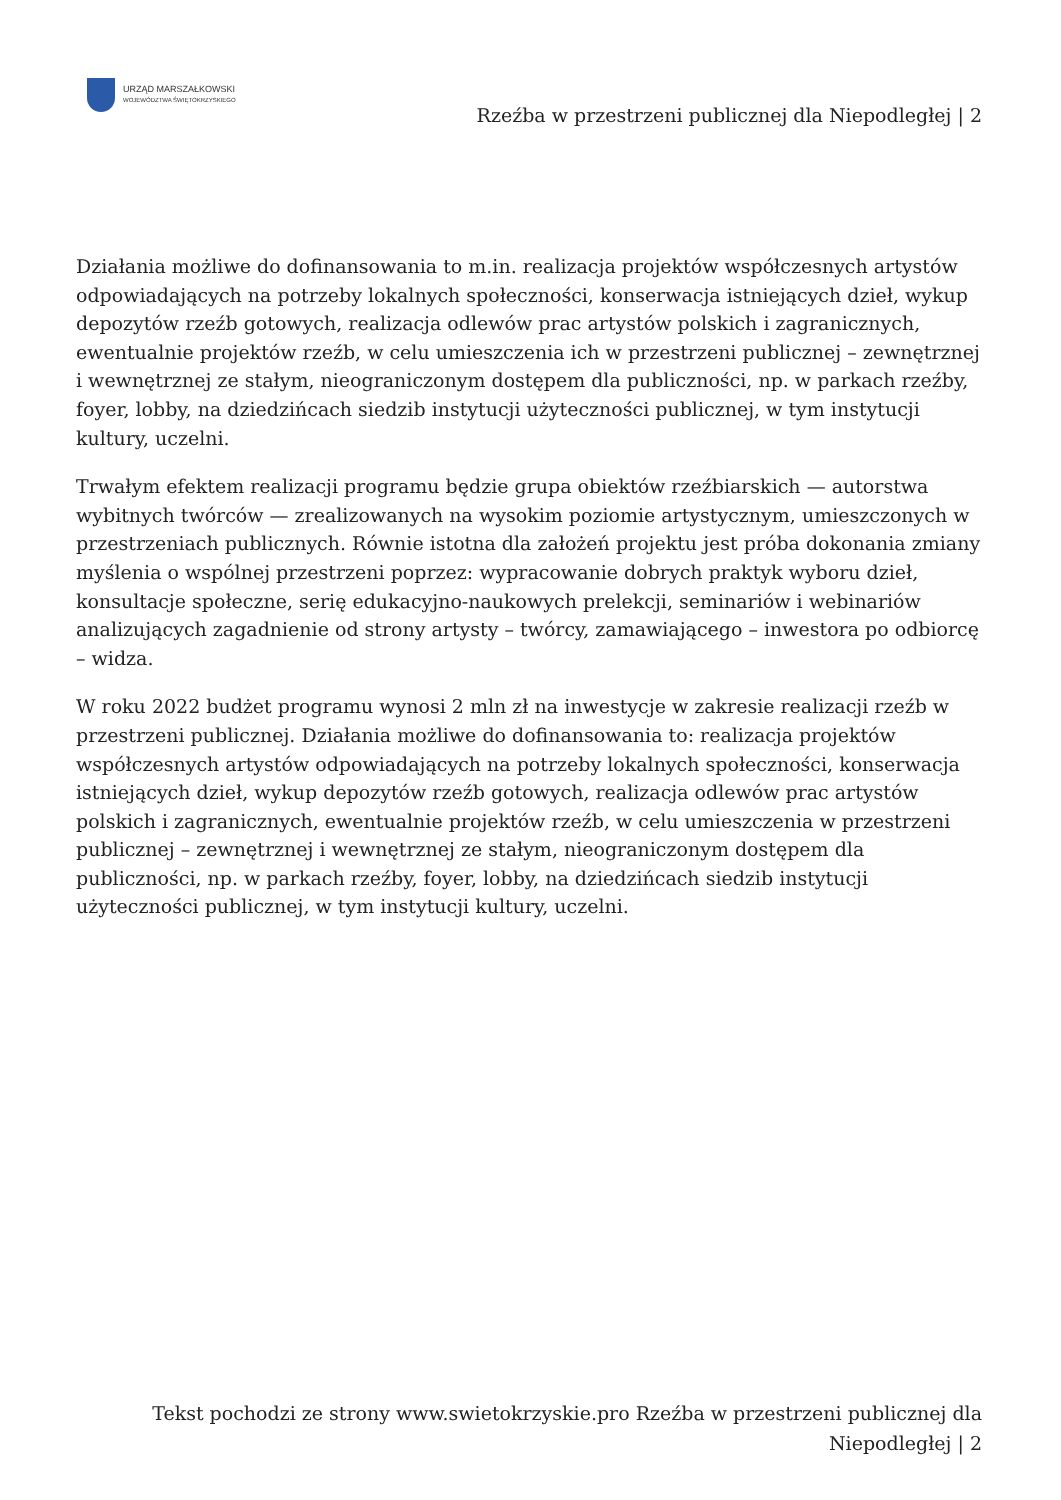URZĄD MARSZAŁKOWSKI
WOJEWÓDZTWA ŚWIĘTOKRZYSKIEGO
Rzeźba w przestrzeni publicznej dla Niepodległej | 2
Działania możliwe do dofinansowania to m.in. realizacja projektów współczesnych artystów odpowiadających na potrzeby lokalnych społeczności, konserwacja istniejących dzieł, wykup depozytów rzeźb gotowych, realizacja odlewów prac artystów polskich i zagranicznych, ewentualnie projektów rzeźb, w celu umieszczenia ich w przestrzeni publicznej – zewnętrznej i wewnętrznej ze stałym, nieograniczonym dostępem dla publiczności, np. w parkach rzeźby, foyer, lobby, na dziedzińcach siedzib instytucji użyteczności publicznej, w tym instytucji kultury, uczelni.
Trwałym efektem realizacji programu będzie grupa obiektów rzeźbiarskich — autorstwa wybitnych twórców — zrealizowanych na wysokim poziomie artystycznym, umieszczonych w przestrzeniach publicznych. Równie istotna dla założeń projektu jest próba dokonania zmiany myślenia o wspólnej przestrzeni poprzez: wypracowanie dobrych praktyk wyboru dzieł, konsultacje społeczne, serię edukacyjno-naukowych prelekcji, seminariów i webinariów analizujących zagadnienie od strony artysty – twórcy, zamawiającego – inwestora po odbiorcę – widza.
W roku 2022 budżet programu wynosi 2 mln zł na inwestycje w zakresie realizacji rzeźb w przestrzeni publicznej. Działania możliwe do dofinansowania to: realizacja projektów współczesnych artystów odpowiadających na potrzeby lokalnych społeczności, konserwacja istniejących dzieł, wykup depozytów rzeźb gotowych, realizacja odlewów prac artystów polskich i zagranicznych, ewentualnie projektów rzeźb, w celu umieszczenia w przestrzeni publicznej – zewnętrznej i wewnętrznej ze stałym, nieograniczonym dostępem dla publiczności, np. w parkach rzeźby, foyer, lobby, na dziedzińcach siedzib instytucji użyteczności publicznej, w tym instytucji kultury, uczelni.
Tekst pochodzi ze strony www.swietokrzyskie.pro Rzeźba w przestrzeni publicznej dla Niepodległej | 2